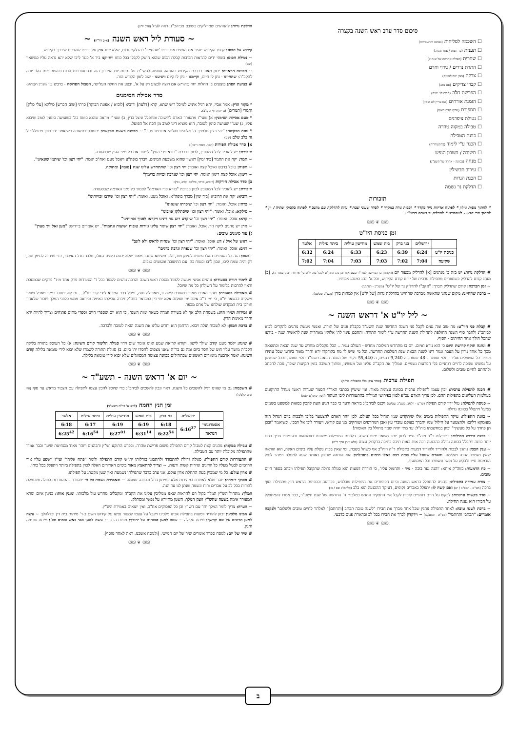סיכום סדר ערב ראש השנה בקצרה
השכמה לסליחות (בכוונה והתעוררות)
תענית (עד חצות / אחר מנחה)
שחרית (תפילה אחרונה של שנה זו)
התרת נדרים / נידוי וחרם
צדקה (בעין יפה לעניים)
קברי צדיקים (אם נוהג)
הפרשת חלה (חלות לג' ימים)
הזמנת אורחים (אם עדיין לא הזמין)
תספורת (עדיף קודם חצות)
נטילת ציפרנים
טבילה במקוה טהרה
כוונת הטבילה
הכנה ע"י לימוד (בהתעוררות)
תשובה / חשבון הנפש
מנחה (בכוונה - אחרון של תשע"ג)
עירוב תבשילין
הכנת הנרות
הדלקת נר נשמה
תזכורות
* לחתוך מסות ניילון * לפתוח אריזות נייר מקרר * לכבות נורה במקרר * לסדר שעוני שבת * נרות להדלקה עם מושב * לפתוח בקבוקי שתיה / יין * לחתוך פרי חדש - לשהחיינו * להדליק נר נשמה מבעו"י.
ᘛᘚ ❦ ᘛᘚ
זמן כניסת היו"ט
| | ירושלים | בני ברק | בית שמש | מודיעין עילית | ביתר עילית | אלעד |
| --- | --- | --- | --- | --- | --- | --- |
| כניסת יו"ט | 6:24 | 6:39 | 6:23 | 6:33 | 6:24 | 6:32 |
| שקיעה | 7:04 | 7:02 | 7:03 | 7:03 | 7:04 | 7:02 |
# הדלקת נרות: יש בזה ב' מנהגים [א] להדליק מבעוד יום (הקדמת בן הפרישה לטור"ד בשם אמו וכן נהג החזו"א לקבל בזה יו"ט עי' ארחות רבינו עמוד ק), [ב] מנהג קדום להדליק כשחוזרים מתפילת ערבית של יו"ט קודם הקידוש, וכל א' ינהג כמנהג אבותיו.
~ זמן הברכה: קודם שתדליק תברך: "אקב"ו להדליק נר של יו"ט" (משנ"ב - רס"ג/ה)
~ ברכת שהחיינו: מקום שנהגו שהאשה מברכת שהחיינו בהדלקת נרות [של יו"ט] אין למחות בידן (משנ"ב שם/פג).
ᘛᘚ ❦ ᘛᘚ
~ ליל יו"ט א' דראש השנה ~
# קבלת פני היו"ט: מה טוב ומה נעים לקבל פני השנה החדשה שנת תשע"ד בקבלת פנים של תורה. ואנשי מעשה נוהגים להקדים לבוא לביהכ"נ ולחבר סוף השנה החולפת לתחילת השנה החדשה ע"י לימוד התורה. והחכם עיניו לה' אלוקיו מאחרית שנה לראשית שנה - בידעו שהכל הולך אחר החיתום - הסוף.
# ונתנה תוקף קדושת היום כי הוא נורא ואיום. יום בו מתחדש המלוכה מחדש - העולם נגמר... הכל מקבלים מחדש עד שנה הבאה וכתוצאה מכך כל אחד נידון על העבר ונגזר דינו לשנה הבאה שנת המלכות החדשה. וכל מי שיש לו מח בקודקדו ירא וחרד מאוד ביודעו שכל עתידו ועתיד כל הנטפלים אליו - תלוי ועומד ב-48 שעות. ה-9,240 רגעים, ה-55,440 דקות של השנה הבאה תשע"ד תלוי ועומד. וככל שנתחנן על נפשינו שנזכה לחיים רוחניים בלי הפרעות גשמיים. ונמליך את הקב"ה עלינו ועל מעשינו, ומתוך תשובה בזמן תקיעות שופר, נזכה להכתב ולהחתם לחיים טובים ולשלום.
תפילת ערבית (וסדר אופן כלל התפילות בר"ה)
# הכנה לתפילת ערבית: יכין עצמו לתפילת ערבית בכוונה עצומה מאוד. ומי שיעיין בכתבי האר"י תסמר שערות ראשו מגודל התיקונים בעולמות העליונים בתפילות ההם. לכן צריך האדם עכ"פ לכוון בפירושי המילות בהתעוררות ליבו הטהור (לשון יסוש"ע יא/א)
~ כניסה לתפילה: טול ידיו קודם תפילה (שו"ע - רלג/ב, משנ"ב שם/טו) ויכנס לביהכ"נ ביראה ורעד כי כבר הגיע העת להכין כסאות למשפט בשמים ממעל ויתפלל בכוונה גדולה.
~ כוונת התפילה: עיקר התפילות בימים אלו שיתקדש שמו הגדול בכל העולם, לכן יזהר האדם להצטער בליבו ולבכות ביום הגדול הזה מעומקא דליבא ולהצטער על חילול שמו יתברך בעולם עובדי עץ ואבן המחרפים ושוחקים בנו עם קודש, ויעורר ליבו אל הבכי, וכשיאמר "ובכן תן פחדך על כל מעשיך" יכוון במחשבתו בזה"ל: עד מתי יהיה שמך מחולל בין האומות!
~ כוונת פירוש המילות: בתפילות ר"ה ויוה"כ חייב לכוון יותר משאר ימות השנה. דלהיות התפילות משונות בנוסחאות ובעניינים צריך בהם יותר כוונה ויתפלל בכוונה גדולה בהכנעה רבה אות באות תיבה בתיבה בדקדוק עצום (פלא יועץ ערך ר"ה)
~ ענין הבכי: נוהגין לבכות ולהוריד ולהוריד דמעות בתפילת ר"ה ויוה"כ אף כשחל בשבת. ומי שאין בכיה נופלת עליו בימים האלה, הוא הוראה שאין נשמתו הגונה ושלימה. והאדם שנופל עליו בכיה רבה באלו הימים בתפילתו: הוא הוראה שנידון באותה שעה למעלה וימהר לנצל הזדמנות חייו ולבקש על נפשו ונשמתו וכל המסתעף.
~ כח הדמעות: בזוה"ק איתא: 'והנה נער בוכה - מיד - ותחמול עליו', כי הורדת דמעות הוא סגולה גדולה שתקובל תפילתו ויכתב בספר חיים טובים.
~ צורת עמידה בתפילה: נוהגים להתפלל בראש השנה וביום הכיפורים את התפילות שבלחש, בכריעה ובכפיפת הראש חוץ מתחילת וסוף ברכה (מט"א - תקפ"ב / יא) ואם קשה לו: יתפלל באברים זקופים, דעיקר ההכנעה הוא בלב (אלהמ"ג שם / כז)
~ סדר בקשות פרטיות: לבקש על חיים רוחניים לזכות לקבל את התפקיד החדש במלכות ה' החדשה של שנת תשע"ד, כבר אמרו דהמתפלל על חבירו הוא נענה תחילה.
~ ברכת לשנה טובה: לאחר התפילה נוהגין שכל אחד מברך את חבירו "לשנה טובה תכתב [ותחתם]" לאלתר לחיים טובים ולשלום" ולנקבה אומרים: "תכתבי ותחתמי" (מט"א - תקפב/כו) ~ וידקדק לברך את חבירו בכל לב ובהארת פנים כדבעי.
ᘛᘚ ❦ ᘛᘚ
הדלקת נרות: להנוהגים שמדליקים בשובם מביהכ"נ. ראה לעיל (ערב יו"ט)
~ סעודת ליל ראש השנה (א-ב דר"ה) ~
קידוש על הכוס: קודם הקידוש יזהיר את הנשים אם ברכו 'שהחיינו' בהדלקת נרות, שלא יענו אמן על ברכת שהחיינו שיברך בקידוש.
~ נטילת הכוס: בשתי ידים להראות חביבות קבלת הכוס שהוא חושק לקבלו בכל כוחו ויחזיקנו ביד א' כנגד ליבו שלא יהא נראה עליו כמשאוי (שם)
~ הכוונה הראויה: יכוון מאוד בברכת הקידוש בהודאה עצומה להשי"ת על נתינת יום הזיכרון הזה ובהתעוררות הרוח ובהשתפכות הלב יודה להקב"ה: שהחיינו - נתן לו חיים, וקיימנו - נתן לו קיום והגיענו - שוב לזמן הקודש הזה.
# בציעת הפת: בוצעים ב' החלות יחד (כהגר"א) אם רוצה לבצוע רק על א', יבצע את החלה העליונה, ויטבול הפרוסה - בדבש (עי' משנ"ב תקפ"ג/ג)
סדר אכילת הסימנים
* מקור הדין: אמר אביי, יהא רגיל איניש למיכל ריש שתא, קרא [דלעת] ורוביא [לוביא / אפונת הבוקר] כרתי [שום הכרש] סילקא [עלי סלק] ותמרי [תמרים] (כריתות דף ה ע"ב).
* טעם אכילת הסימנין: א) שעי"ז מתעורר האדם לתשובה ומתפלל וניצל בדין, ב) שעי"ז מראה שהוא בוטח בה' כשעושה סימנין לטוב שיבוא עליו, ג) שע"י שעושה סימן לטובה, הוא מוציא דינו לטוב מן הכח אל הפועל.
* נוסח הבקשה: "יהי רצון מלפניך ה' אלוהינו ואלוהי אבותינו ש..." ~ הכוונה בשעת הבקשה: יתעורר בתשובה כשיאמר יהי רצון ויתפלל על זה בלב שלם (שם)
א] סדר אכילת הפירות (תמר, תפוח רימון):
תזכורת: יש להזכיר לכל המסובין, לכוון בברכת "בורא פרי העץ" לפטור את כל מיני העץ שבסעודה.
~ תמר: יקח את התמר [ביד ימין] ראשון שהוא משבעת המינים. ויברך בופה"ע ויאכל מעט ואח"כ יאמר: "יהי רצון וכו' שיתמו שונאינו".
~ תפוח: טובל בדבש ואוכל קצת ואומר: יהי רצון וכו' שתתחדש עלינו שנה [טובה] ומתוקה.
~ רימון: אוכל קצת רימון ואומר: יהי רצון וכו' שנרבה זכויות כרימון"
ב] סדר אכילת הירקות (רוביא, כרתי, סילקא, קרא, גזר):
תזכורת: יש להזכיר לכל המסובין לכוון בברכת "בורא פרי האדמה" לפטור כל מיני האדמה שבסעודה.
~ רוביא: יקח את הרוביא [ביד ימין] מברך בופה"א. ואוכל מעט. ואומר: "יהי רצון וכו' שירבו זכויותינו"
~ כרתי: אוכל. ואומר: "יהי רצון וכו' שיכרתו שונאינו"
~ סילקא: אוכל. ואומר: "יהי רצון וכו' שיסתלקו אויבינו"
~ קרא: אוכל. ואומר: "יהי רצון וכו' שיקרע רוע גזר דינינו ויקראו לפניך זכויותינו"
~ גזר: יש נוהגים ליקח גזר. אוכל. ואומר: "יהי רצון שיגזר עלינו גזירות טובות ישועות ונחמות". יש אומרים ביידיש: "מען זאל זיך מערן"
ג] עוד סימנים טובים:
~ ראש של איל / דג: אוכל. ואומר: "יהי רצון וכו' שנהיה לראש ולא לזנב"
~ דגים: אוכל. ואומר: "יהי רצון וכו' שנפרה ונרבה כדגים"
- כעס: הנה כל הענינים האלו עושים לסימן טוב, ולכן פשיטא שיזהר מאוד שלא יכעס בימים האלו, מלבד גודל האיסור, כדי שיהיה לסימן טוב, רק יהיה שמח ליבו, ונכון ליבו ובטוח בה' עם התשובה ומעשים טובים.
ᘛᘚ ❦ ᘛᘚ
# לימוד תורה בסעודה: נוהגים אנשי מעשה ללמוד מסכת ראש השנה והרבה נוהגים ללמוד בכל ד' הסעודות פרק אחד מ-ד' פרקים שבמסכת וראוי להרבות בלימוד על השולחן כל מה שיוכל.
# האכילה בסעודה: ויזהר האדם מאוד בסעודת לילה זו, מאכילה גסה, ומכל דבר המביא לידי קרי רח"ל... גם לא יתענג במיני מאכל ושאר משקים כבשאר יו"ט, כי ימי ר"ה אינם ימי שמחה אלא ימי דין כמבואר בזוה"ק ויהיה אכילתו באימה וביראה ממש כלפני המלך ויזכור שלאחר חורבן בית המקדש שולחנו של אדם מכפר.
# זמירות ושירי החג: בשמחת הלב אך לא בשירה וזמרה כשאר ימות השנה, כי הוא יום שספרי חיים וספרי מתים פתוחים וצריך להיות ירא וחרד מאימת הדין.
# ברכת המזון: לא לשכוח יעלה ויבוא. הרחמן הוא יחדש עלינו את השנה הזאת לטובה ולברכה.
ᘛᘚ ❦ ᘛᘚ
# שינה: ילמד מעט קודם שילך לישון. וקורא קריאת שמע ואינו אומר שום וידוי סגולת הלימוד קודם השינה: א) כל העוסק בתורה בלילה הקב"ה מושך עליו חוט של חסד ביום ומה גם בר"ה שאנו מצפים לחסדו ית' ביום. ב) סגולת התורה לשמרו שלא יבוא לידי טומאה בלילה קודם השינה: יאמר ארבעה מזמורים ראשונים שבתהילים בכוונה עצומה המסוגלים שלא יבוא לידי טומאה בלילה.
ᘛᘚ ❦ ᘛᘚ
~ יום א' דראש השנה - תשע"ד ~
# השכמה: גם מי שאינו רגיל להשכים כל השנה. ראוי ונכון להשכים לביהכ"נ כדי שיוכל להכין עצמו לתפילה עם הצבור מראש עד סוף (חיי אדם קלט/ח)
זמן הנץ החמה (ליום א' דר"ה תשע"ד)
| | ירושלים | בני ברק | בית שמש | מודיעין עילית | ביתר עילית | אלעד |
| --- | --- | --- | --- | --- | --- | --- |
| אסטרונומי | 6:16<sup>37</sup> | 6:18 | 6:19 | 6:19 | 6:17 | 6:18 |
| הנראה | | 6:22<sup>54</sup> | 6:31<sup>14</sup> | 6:27<sup>01</sup> | 6:16<sup>54</sup> | 6:25<sup>42</sup> |
# טבילה במקוה: נוהגים קצת לטבול קודם התפילה משום פרישת טהרה. ובפרט התוקע וש"ץ והכהנים ויזהר מאוד מסחיטת שיער וכבר אמרו שהתפילה מקובלת יותר עם הטבילה.
# התעוררות קודם התפילה: סגולה גדולה להתבודד ולהתבונן בגדלותו ית"ש קודם התפילה ולומר "פתח אליהו" ועי"ז יושפע עליו אור הרחמים לבטל מעליו כל הדינים וגזירות קשות ורעות. ~ וצריך להתאמץ מאוד בימים האדירים האלה לכוין בתפילה ביותר ויתפלל בכל כוחו.
# אדון עולם: כל מי שמכוין בעת התחלת אדון עולם, אני ערב בדבר שתפילתו נשמעת ואין שטן מקטרג על תפילתו.
# פסוקי דזמרה: יזהר שלא לאמרם במהירות אלא במיתון גדול ובכוונה עצומה ~ ובאמירת נשמת כל חי יתעורר בהתעוררות כפולה ומכופלת להודות בכל לב על אברים ורוח ונשמה שנתן לנו עד הנה.
המלך: מתחיל הש"ץ המלך בקול רם להראות שאנו ממליכין עלינו את הקב"ה ומקבלים מחדש עול מלכותו. ומגנין אותו: בניגון איום ונורא המעורר אימה בשעה שהש"ץ זועק המלך: השטן מתיירא על נפשו ומסתלק.
~ הערה: צריך לומר המלך יחד עם הש"ץ וכן כל הפסוקים אח"כ. ואין יוצאים באמירת הש"ץ.
# אבינו מלכינו: יכוון להוריד דמעות בתפילת אבינו מלכינו ויקבל על עצמו למסור נפשו על קידוש השם ב-ד' מיתות בית דין וכדלהלן: ~ עשה למען הרוגים על שם קדשך: מיתת סקילה ~ עשה למען טבוחים על יחודך: מיתת הרג, ~ עשה למען באי באש ובמים וכו': מיתת שריפה וחנק.
# שיר של יום: לנוסח ספרד אומרים שיר של יום חמישי. [ולנוסח אשכנז. ראה לאחר מוסף].
ᘛᘚ ❦ ᘛᘚ
ב